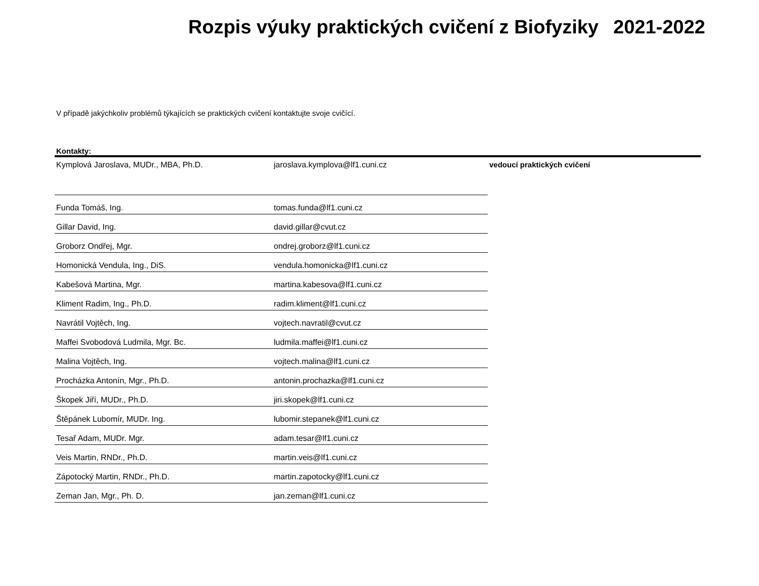Rozpis výuky praktických cvičení z Biofyziky 2021-2022
V případě jakýchkoliv problémů týkajících se praktických cvičení kontaktujte svoje cvičící.
Kontakty:
| Kymplová Jaroslava, MUDr., MBA, Ph.D. | jaroslava.kymplova@lf1.cuni.cz | vedoucí praktických cvičení |
| Funda Tomáš, Ing. | tomas.funda@lf1.cuni.cz | |
| Gillar David, Ing. | david.gillar@cvut.cz | |
| Groborz Ondřej, Mgr. | ondrej.groborz@lf1.cuni.cz | |
| Homonická Vendula, Ing., DiS. | vendula.homonicka@lf1.cuni.cz | |
| Kabešová Martina, Mgr. | martina.kabesova@lf1.cuni.cz | |
| Kliment Radim, Ing., Ph.D. | radim.kliment@lf1.cuni.cz | |
| Navrátil Vojtěch, Ing. | vojtech.navratil@cvut.cz | |
| Maffei Svobodová Ludmila, Mgr. Bc. | ludmila.maffei@lf1.cuni.cz | |
| Malina Vojtěch, Ing. | vojtech.malina@lf1.cuni.cz | |
| Procházka Antonín, Mgr., Ph.D. | antonin.prochazka@lf1.cuni.cz | |
| Škopek Jiří, MUDr., Ph.D. | jiri.skopek@lf1.cuni.cz | |
| Štěpánek Lubomír, MUDr. Ing. | lubomir.stepanek@lf1.cuni.cz | |
| Tesař Adam, MUDr. Mgr. | adam.tesar@lf1.cuni.cz | |
| Veis Martin, RNDr., Ph.D. | martin.veis@lf1.cuni.cz | |
| Zápotocký Martin, RNDr., Ph.D. | martin.zapotocky@lf1.cuni.cz | |
| Zeman Jan, Mgr., Ph. D. | jan.zeman@lf1.cuni.cz | |